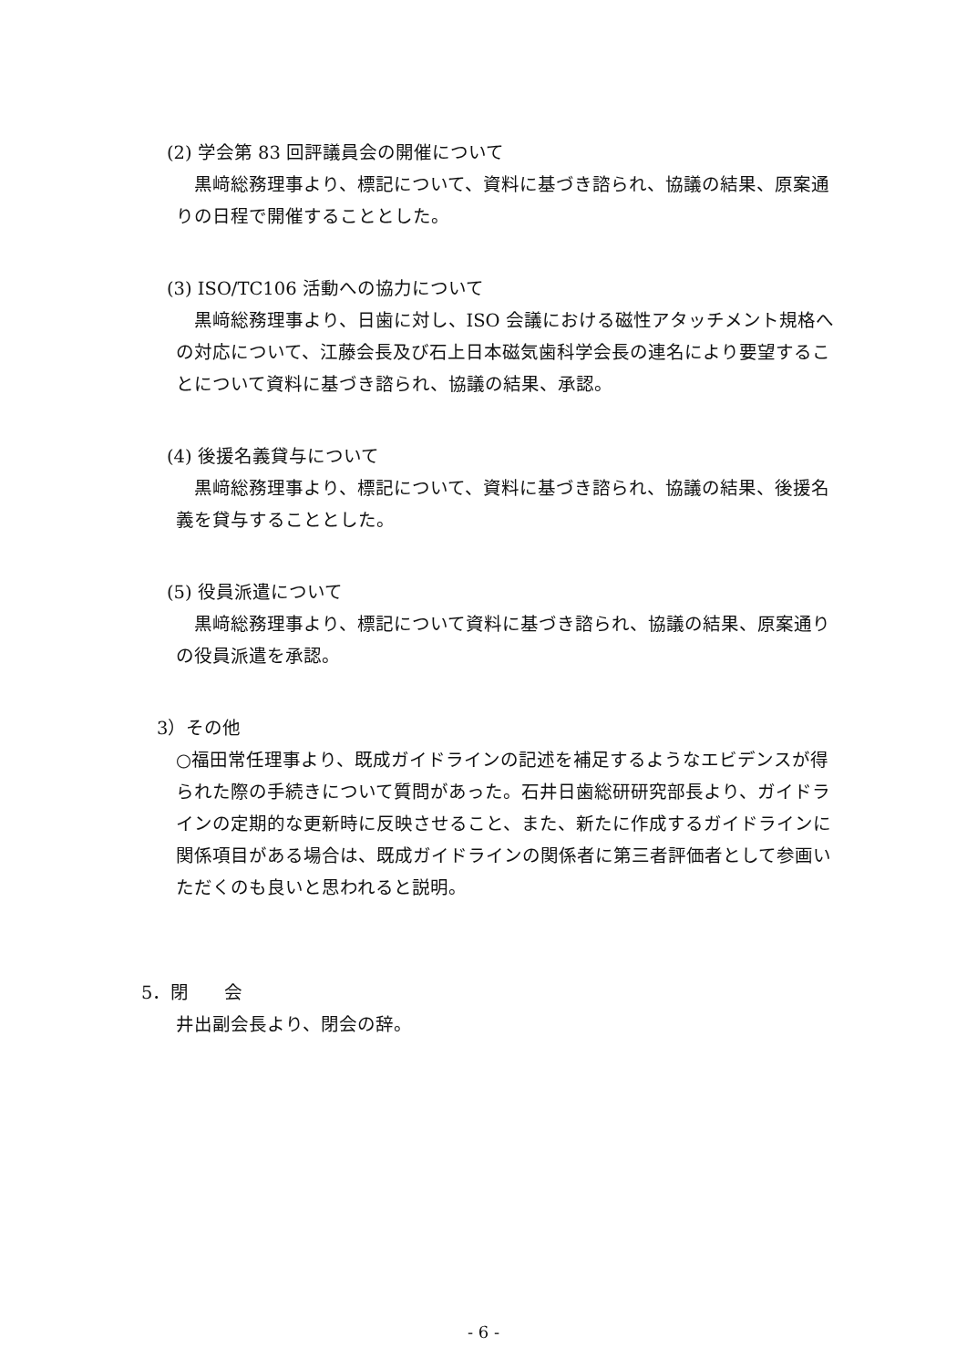(2) 学会第 83 回評議員会の開催について
 黒﨑総務理事より、標記について、資料に基づき諮られ、協議の結果、原案通りの日程で開催することとした。
(3) ISO/TC106 活動への協力について
 黒﨑総務理事より、日歯に対し、ISO 会議における磁性アタッチメント規格への対応について、江藤会長及び石上日本磁気歯科学会長の連名により要望することについて資料に基づき諮られ、協議の結果、承認。
(4) 後援名義貸与について
 黒﨑総務理事より、標記について、資料に基づき諮られ、協議の結果、後援名義を貸与することとした。
(5) 役員派遣について
 黒﨑総務理事より、標記について資料に基づき諮られ、協議の結果、原案通りの役員派遣を承認。
3）その他
○福田常任理事より、既成ガイドラインの記述を補足するようなエビデンスが得られた際の手続きについて質問があった。石井日歯総研研究部長より、ガイドラインの定期的な更新時に反映させること、また、新たに作成するガイドラインに関係項目がある場合は、既成ガイドラインの関係者に第三者評価者として参画いただくのも良いと思われると説明。
5．閉  会
井出副会長より、閉会の辞。
- 6 -